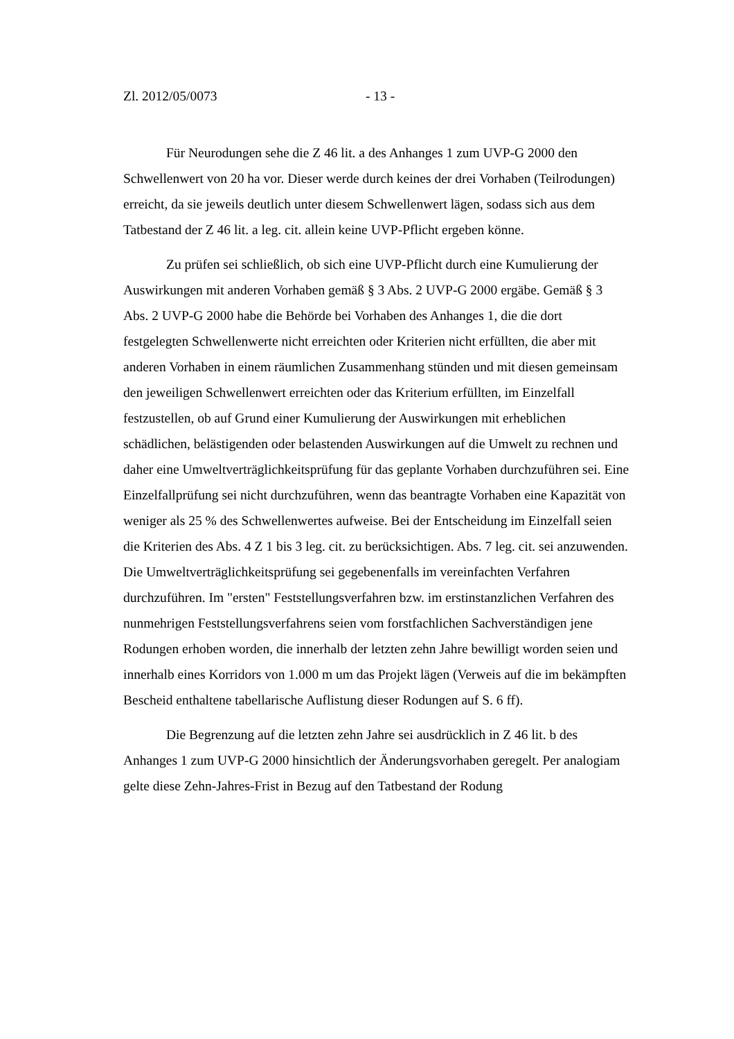Zl. 2012/05/0073 - 13 -
Für Neurodungen sehe die Z 46 lit. a des Anhanges 1 zum UVP-G 2000 den Schwellenwert von 20 ha vor. Dieser werde durch keines der drei Vorhaben (Teilrodungen) erreicht, da sie jeweils deutlich unter diesem Schwellenwert lägen, sodass sich aus dem Tatbestand der Z 46 lit. a leg. cit. allein keine UVP-Pflicht ergeben könne.
Zu prüfen sei schließlich, ob sich eine UVP-Pflicht durch eine Kumulierung der Auswirkungen mit anderen Vorhaben gemäß § 3 Abs. 2 UVP-G 2000 ergäbe. Gemäß § 3 Abs. 2 UVP-G 2000 habe die Behörde bei Vorhaben des Anhanges 1, die die dort festgelegten Schwellenwerte nicht erreichten oder Kriterien nicht erfüllten, die aber mit anderen Vorhaben in einem räumlichen Zusammenhang stünden und mit diesen gemeinsam den jeweiligen Schwellenwert erreichten oder das Kriterium erfüllten, im Einzelfall festzustellen, ob auf Grund einer Kumulierung der Auswirkungen mit erheblichen schädlichen, belästigenden oder belastenden Auswirkungen auf die Umwelt zu rechnen und daher eine Umweltverträglichkeitsprüfung für das geplante Vorhaben durchzuführen sei. Eine Einzelfallprüfung sei nicht durchzuführen, wenn das beantragte Vorhaben eine Kapazität von weniger als 25 % des Schwellenwertes aufweise. Bei der Entscheidung im Einzelfall seien die Kriterien des Abs. 4 Z 1 bis 3 leg. cit. zu berücksichtigen. Abs. 7 leg. cit. sei anzuwenden. Die Umweltverträglichkeitsprüfung sei gegebenenfalls im vereinfachten Verfahren durchzuführen. Im "ersten" Feststellungsverfahren bzw. im erstinstanzlichen Verfahren des nunmehrigen Feststellungsverfahrens seien vom forstfachlichen Sachverständigen jene Rodungen erhoben worden, die innerhalb der letzten zehn Jahre bewilligt worden seien und innerhalb eines Korridors von 1.000 m um das Projekt lägen (Verweis auf die im bekämpften Bescheid enthaltene tabellarische Auflistung dieser Rodungen auf S. 6 ff).
Die Begrenzung auf die letzten zehn Jahre sei ausdrücklich in Z 46 lit. b des Anhanges 1 zum UVP-G 2000 hinsichtlich der Änderungsvorhaben geregelt. Per analogiam gelte diese Zehn-Jahres-Frist in Bezug auf den Tatbestand der Rodung